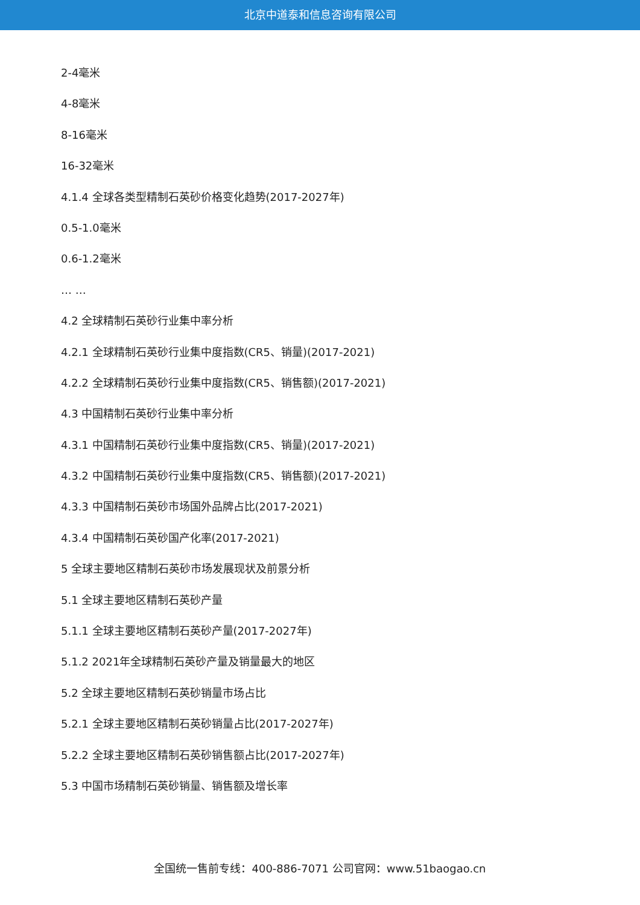北京中道泰和信息咨询有限公司
2-4毫米
4-8毫米
8-16毫米
16-32毫米
4.1.4 全球各类型精制石英砂价格变化趋势(2017-2027年)
0.5-1.0毫米
0.6-1.2毫米
… …
4.2 全球精制石英砂行业集中率分析
4.2.1 全球精制石英砂行业集中度指数(CR5、销量)(2017-2021)
4.2.2 全球精制石英砂行业集中度指数(CR5、销售额)(2017-2021)
4.3 中国精制石英砂行业集中率分析
4.3.1 中国精制石英砂行业集中度指数(CR5、销量)(2017-2021)
4.3.2 中国精制石英砂行业集中度指数(CR5、销售额)(2017-2021)
4.3.3 中国精制石英砂市场国外品牌占比(2017-2021)
4.3.4 中国精制石英砂国产化率(2017-2021)
5 全球主要地区精制石英砂市场发展现状及前景分析
5.1 全球主要地区精制石英砂产量
5.1.1 全球主要地区精制石英砂产量(2017-2027年)
5.1.2 2021年全球精制石英砂产量及销量最大的地区
5.2 全球主要地区精制石英砂销量市场占比
5.2.1 全球主要地区精制石英砂销量占比(2017-2027年)
5.2.2 全球主要地区精制石英砂销售额占比(2017-2027年)
5.3 中国市场精制石英砂销量、销售额及增长率
全国统一售前专线：400-886-7071 公司官网：www.51baogao.cn